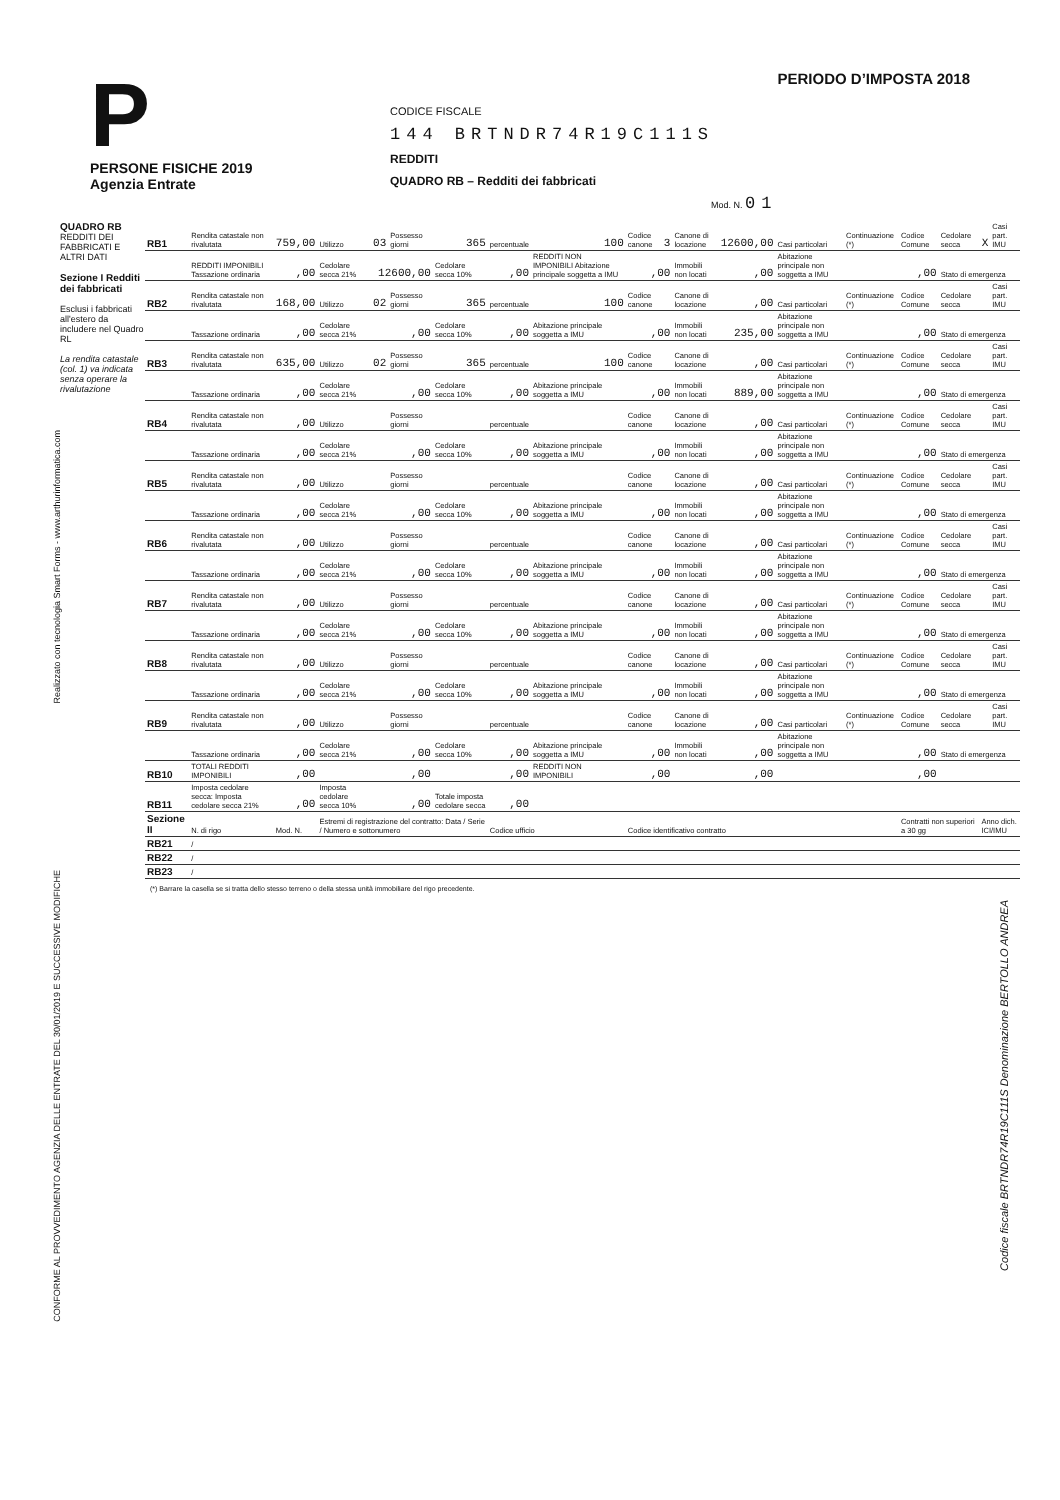P
PERSONE FISICHE 2019
Agenzia Entrate
CODICE FISCALE
144 BRTNDR74R19C111S
REDDITI
QUADRO RB – Redditi dei fabbricati
Mod. N. 01
PERIODO D’IMPOSTA 2018
QUADRO RB
REDDITI DEI FABBRICATI E ALTRI DATI
Sezione I Redditi dei fabbricati
Esclusi i fabbricati all'estero da includere nel Quadro RL
La rendita catastale (col. 1) va indicata senza operare la rivalutazione
| RB1 | Rendita catastale non rivalutata | 759,00 | Utilizzo | 03 | Possesso giorni | 365 | percentuale | 100 | Codice canone | 3 | Canone di locazione | 12600,00 | Casi particolari | Continuazione (*) | Codice Comune | Cedolare secca | X | Casi part. IMU |
| | REDDITI IMPONIBILI Tassazione ordinaria | ,00 | Cedolare secca 21% | 12600,00 | | Cedolare secca 10% | ,00 | REDDITI NON IMPONIBILI Abitazione principale soggetta a IMU | ,00 | | Immobili non locati | ,00 | Abitazione principale non soggetta a IMU | ,00 | | Stato di emergenza | | |
| RB2 | Rendita catastale non rivalutata | 168,00 | Utilizzo | 02 | Possesso giorni | 365 | percentuale | 100 | Codice canone | | Canone di locazione | ,00 | Casi particolari | Continuazione (*) | Codice Comune | Cedolare secca | | Casi part. IMU |
| | Tassazione ordinaria | ,00 | Cedolare secca 21% | ,00 | | Cedolare secca 10% | ,00 | Abitazione principale soggetta a IMU | ,00 | | Immobili non locati | 235,00 | Abitazione principale non soggetta a IMU | ,00 | | Stato di emergenza | | |
| RB3 | Rendita catastale non rivalutata | 635,00 | Utilizzo | 02 | Possesso giorni | 365 | percentuale | 100 | Codice canone | | Canone di locazione | ,00 | Casi particolari | Continuazione (*) | Codice Comune | Cedolare secca | | Casi part. IMU |
| | Tassazione ordinaria | ,00 | Cedolare secca 21% | ,00 | | Cedolare secca 10% | ,00 | Abitazione principale soggetta a IMU | ,00 | | Immobili non locati | 889,00 | Abitazione principale non soggetta a IMU | ,00 | | Stato di emergenza | | |
| RB4 | Rendita catastale non rivalutata | ,00 | Utilizzo | | Possesso giorni | | percentuale | | Codice canone | | Canone di locazione | ,00 | Casi particolari | Continuazione (*) | Codice Comune | Cedolare secca | | Casi part. IMU |
| | Tassazione ordinaria | ,00 | Cedolare secca 21% | ,00 | | Cedolare secca 10% | ,00 | Abitazione principale soggetta a IMU | ,00 | | Immobili non locati | ,00 | Abitazione principale non soggetta a IMU | ,00 | | Stato di emergenza | | |
| RB5 | Rendita catastale non rivalutata | ,00 | Utilizzo | | Possesso giorni | | percentuale | | Codice canone | | Canone di locazione | ,00 | Casi particolari | Continuazione (*) | Codice Comune | Cedolare secca | | Casi part. IMU |
| | Tassazione ordinaria | ,00 | Cedolare secca 21% | ,00 | | Cedolare secca 10% | ,00 | Abitazione principale soggetta a IMU | ,00 | | Immobili non locati | ,00 | Abitazione principale non soggetta a IMU | ,00 | | Stato di emergenza | | |
| RB6 | Rendita catastale non rivalutata | ,00 | Utilizzo | | Possesso giorni | | percentuale | | Codice canone | | Canone di locazione | ,00 | Casi particolari | Continuazione (*) | Codice Comune | Cedolare secca | | Casi part. IMU |
| | Tassazione ordinaria | ,00 | Cedolare secca 21% | ,00 | | Cedolare secca 10% | ,00 | Abitazione principale soggetta a IMU | ,00 | | Immobili non locati | ,00 | Abitazione principale non soggetta a IMU | ,00 | | Stato di emergenza | | |
| RB7 | Rendita catastale non rivalutata | ,00 | Utilizzo | | Possesso giorni | | percentuale | | Codice canone | | Canone di locazione | ,00 | Casi particolari | Continuazione (*) | Codice Comune | Cedolare secca | | Casi part. IMU |
| | Tassazione ordinaria | ,00 | Cedolare secca 21% | ,00 | | Cedolare secca 10% | ,00 | Abitazione principale soggetta a IMU | ,00 | | Immobili non locati | ,00 | Abitazione principale non soggetta a IMU | ,00 | | Stato di emergenza | | |
| RB8 | Rendita catastale non rivalutata | ,00 | Utilizzo | | Possesso giorni | | percentuale | | Codice canone | | Canone di locazione | ,00 | Casi particolari | Continuazione (*) | Codice Comune | Cedolare secca | | Casi part. IMU |
| | Tassazione ordinaria | ,00 | Cedolare secca 21% | ,00 | | Cedolare secca 10% | ,00 | Abitazione principale soggetta a IMU | ,00 | | Immobili non locati | ,00 | Abitazione principale non soggetta a IMU | ,00 | | Stato di emergenza | | |
| RB9 | Rendita catastale non rivalutata | ,00 | Utilizzo | | Possesso giorni | | percentuale | | Codice canone | | Canone di locazione | ,00 | Casi particolari | Continuazione (*) | Codice Comune | Cedolare secca | | Casi part. IMU |
| | Tassazione ordinaria | ,00 | Cedolare secca 21% | ,00 | | Cedolare secca 10% | ,00 | Abitazione principale soggetta a IMU | ,00 | | Immobili non locati | ,00 | Abitazione principale non soggetta a IMU | ,00 | | Stato di emergenza | | |
| RB10 | TOTALI REDDITI IMPONIBILI | ,00 | | ,00 | | | ,00 | REDDITI NON IMPONIBILI | ,00 | | | ,00 | | ,00 | | | | |
| RB11 | Imposta cedolare secca: Imposta cedolare secca 21% | ,00 | Imposta cedolare secca 10% | ,00 | | Totale imposta cedolare secca | ,00 | | | | | | | | | | | |
| Sezione II | N. di rigo | Mod. N. | Estremi di registrazione del contratto: Data / Serie / Numero e sottonumero | | | | Codice ufficio | | Codice identificativo contratto | | | | | | Contratti non superiori a 30 gg | | Anno dich. ICI/IMU | |
| RB21 | / | | | | | | | | | | | | | | | | | |
| RB22 | / | | | | | | | | | | | | | | | | | |
| RB23 | / | | | | | | | | | | | | | | | | | |
(*) Barrare la casella se si tratta dello stesso terreno o della stessa unità immobiliare del rigo precedente.
Realizzato con tecnologia Smart Forms - www.arthurinformatica.com
CONFORME AL PROVVEDIMENTO AGENZIA DELLE ENTRATE DEL 30/01/2019 E SUCCESSIVE MODIFICHE
Codice fiscale BRTNDR74R19C111S Denominazione BERTOLLO ANDREA